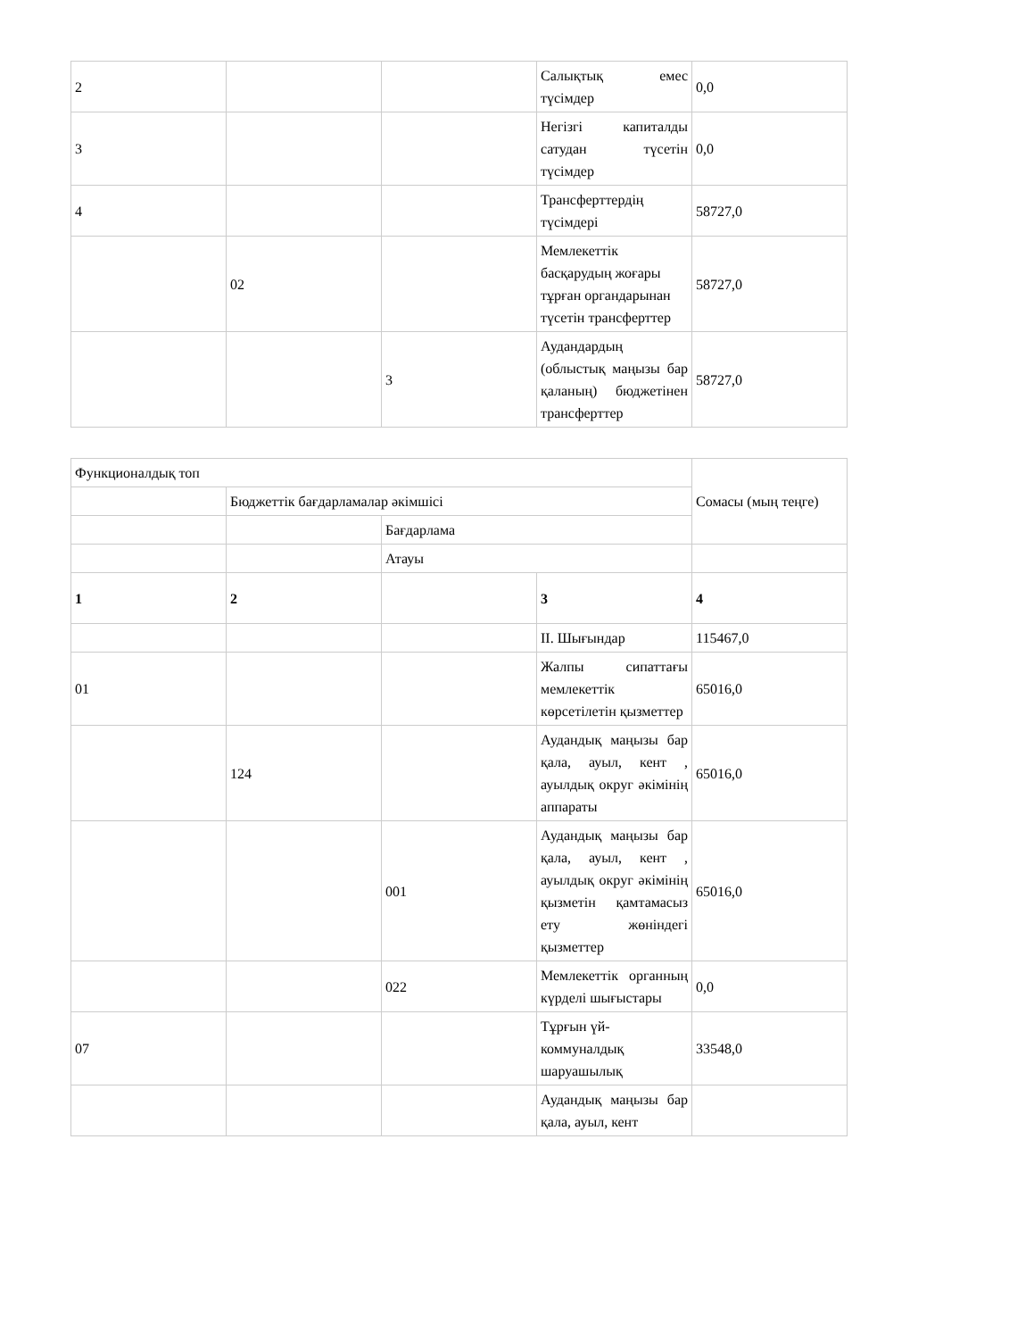| 2 | | | Салықтық емес түсімдер | 0,0 |
| 3 | | | Негізгі капиталды сатудан түсетін түсімдер | 0,0 |
| 4 | | | Трансферттердің түсімдері | 58727,0 |
| | 02 | | Мемлекеттік басқарудың жоғары тұрған органдарынан түсетін трансферттер | 58727,0 |
| | | 3 | Аудандардың (облыстық маңызы бар қаланың) бюджетінен трансферттер | 58727,0 |
| Функционалдық топ | | | | Сомасы (мың теңге) |
| | Бюджеттік бағдарламалар әкімшісі | | | |
| | | Бағдарлама | | |
| | | Атауы | | |
| 1 | 2 | | 3 | 4 |
| | | | II. Шығындар | 115467,0 |
| 01 | | | Жалпы сипаттағы мемлекеттік көрсетілетін қызметтер | 65016,0 |
| | 124 | | Аудандық маңызы бар қала, ауыл, кент , ауылдық округ әкімінің аппараты | 65016,0 |
| | | 001 | Аудандық маңызы бар қала, ауыл, кент , ауылдық округ әкімінің қызметін қамтамасыз ету жөніндегі қызметтер | 65016,0 |
| | | 022 | Мемлекеттік органның күрделі шығыстары | 0,0 |
| 07 | | | Тұрғын үй-коммуналдық шаруашылық | 33548,0 |
| | | | Аудандық маңызы бар қала, ауыл, кент | |